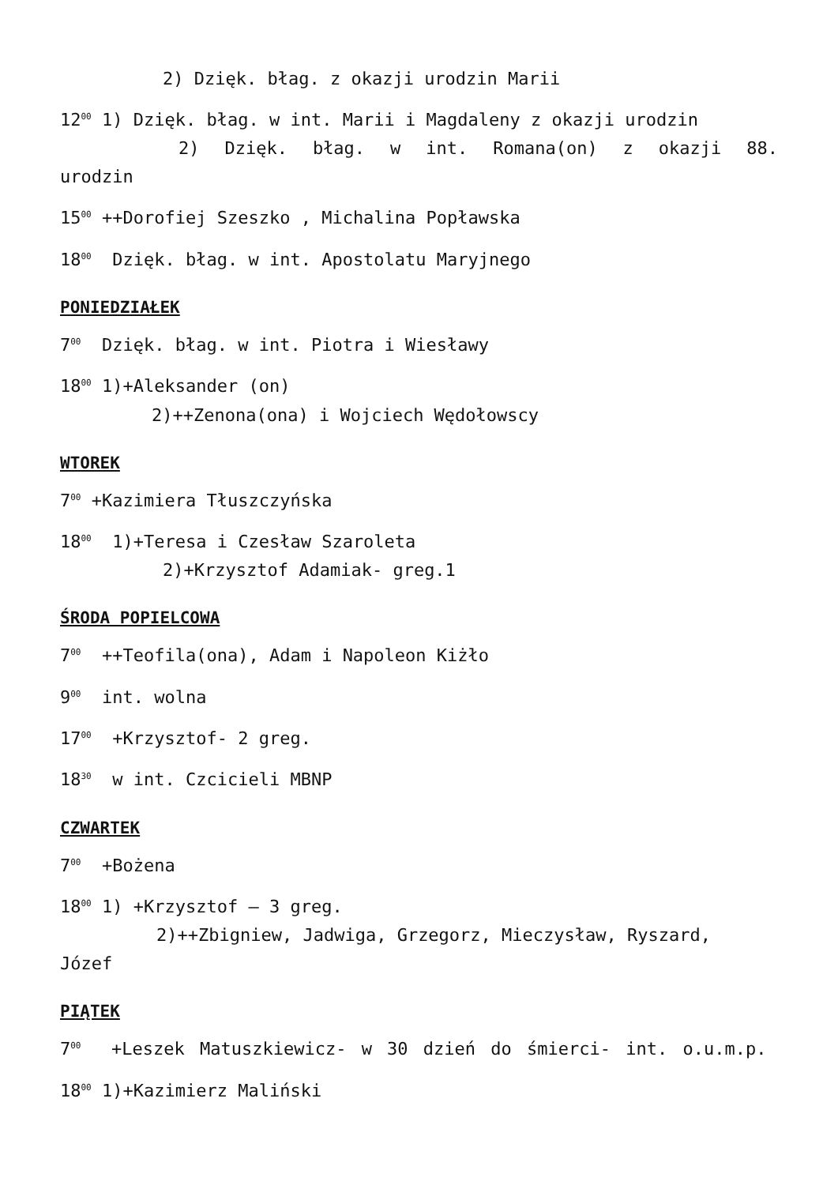2) Dzięk. błag. z okazji urodzin Marii
12<sup>00</sup> 1) Dzięk. błag. w int. Marii i Magdaleny z okazji urodzin
2) Dzięk. błag. w int. Romana(on) z okazji 88. urodzin
15<sup>00</sup> ++Dorofiej Szeszko , Michalina Popławska
18<sup>00</sup> Dzięk. błag. w int. Apostolatu Maryjnego
PONIEDZIAŁEK
7<sup>00</sup> Dzięk. błag. w int. Piotra i Wiesławy
18<sup>00</sup> 1)+Aleksander (on)
2)++Zenona(ona) i Wojciech Wędołowscy
WTOREK
7<sup>00</sup> +Kazimiera Tłuszczyńska
18<sup>00</sup> 1)+Teresa i Czesław Szaroleta
2)+Krzysztof Adamiak- greg.1
ŚRODA POPIELCOWA
7<sup>00</sup> ++Teofila(ona), Adam i Napoleon Kiżło
9<sup>00</sup> int. wolna
17<sup>00</sup> +Krzysztof- 2 greg.
18<sup>30</sup> w int. Czcicieli MBNP
CZWARTEK
7<sup>00</sup> +Bożena
18<sup>00</sup> 1) +Krzysztof – 3 greg.
2)++Zbigniew, Jadwiga, Grzegorz, Mieczysław, Ryszard,
Józef
PIĄTEK
7<sup>00</sup> +Leszek Matuszkiewicz- w 30 dzień do śmierci- int. o.u.m.p.
18<sup>00</sup> 1)+Kazimierz Maliński